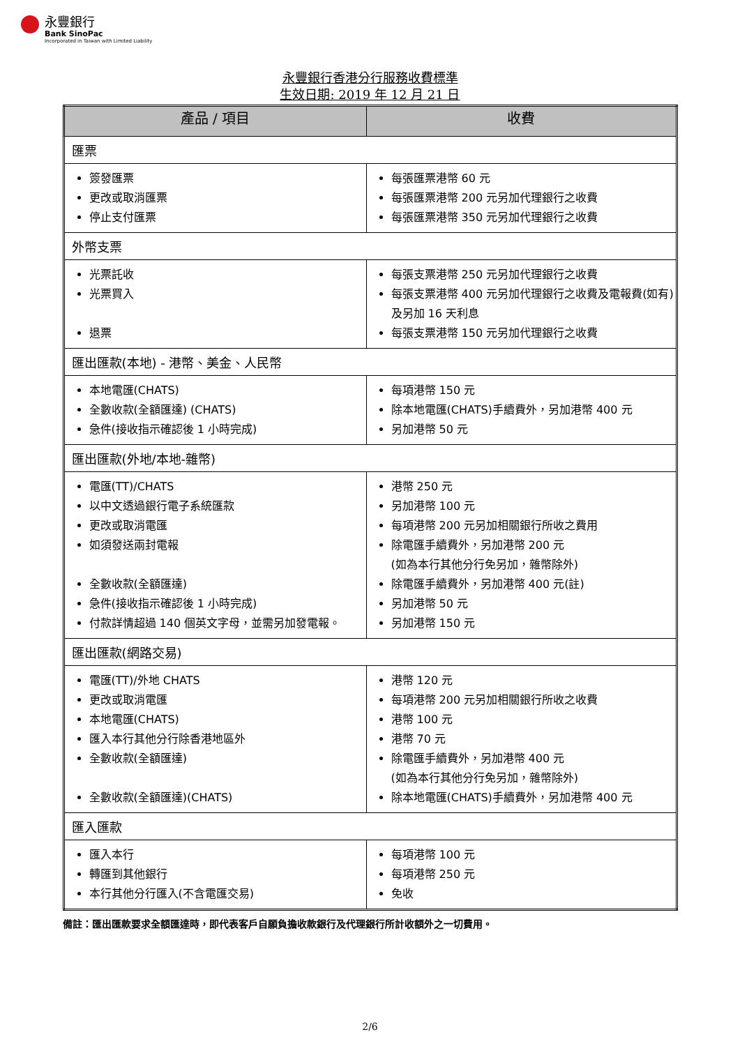永豐銀行
Bank SinoPac
Incorporated in Taiwan with Limited Liability
永豐銀行香港分行服務收費標準
生效日期: 2019 年 12 月 21 日
| 產品 / 項目 | 收費 |
| --- | --- |
| 匯票 | |
| 簽發匯票 更改或取消匯票 停止支付匯票 | 每張匯票港幣 60 元 每張匯票港幣 200 元另加代理銀行之收費 每張匯票港幣 350 元另加代理銀行之收費 |
| 外幣支票 | |
| 光票託收 光票買入 退票 | 每張支票港幣 250 元另加代理銀行之收費 每張支票港幣 400 元另加代理銀行之收費及電報費(如有)及另加 16 天利息 每張支票港幣 150 元另加代理銀行之收費 |
| 匯出匯款(本地) - 港幣、美金、人民幣 | |
| 本地電匯(CHATS) 全數收款(全額匯達) (CHATS) 急件(接收指示確認後 1 小時完成) | 每項港幣 150 元 除本地電匯(CHATS)手續費外，另加港幣 400 元 另加港幣 50 元 |
| 匯出匯款(外地/本地-雜幣) | |
| 電匯(TT)/CHATS 以中文透過銀行電子系統匯款 更改或取消電匯 如須發送兩封電報 全數收款(全額匯達) 急件(接收指示確認後 1 小時完成) 付款詳情超過 140 個英文字母，並需另加發電報。 | 港幣 250 元 另加港幣 100 元 每項港幣 200 元另加相關銀行所收之費用 除電匯手續費外，另加港幣 200 元 (如為本行其他分行免另加，雜幣除外) 除電匯手續費外，另加港幣 400 元(註) 另加港幣 50 元 另加港幣 150 元 |
| 匯出匯款(網路交易) | |
| 電匯(TT)/外地 CHATS 更改或取消電匯 本地電匯(CHATS) 匯入本行其他分行除香港地區外 全數收款(全額匯達) 全數收款(全額匯達)(CHATS) | 港幣 120 元 每項港幣 200 元另加相關銀行所收之收費 港幣 100 元 港幣 70 元 除電匯手續費外，另加港幣 400 元 (如為本行其他分行免另加，雜幣除外) 除本地電匯(CHATS)手續費外，另加港幣 400 元 |
| 匯入匯款 | |
| 匯入本行 轉匯到其他銀行 本行其他分行匯入(不含電匯交易) | 每項港幣 100 元 每項港幣 250 元 免收 |
備註：匯出匯款要求全額匯達時，即代表客戶自願負擔收款銀行及代理銀行所計收額外之一切費用。
2/6